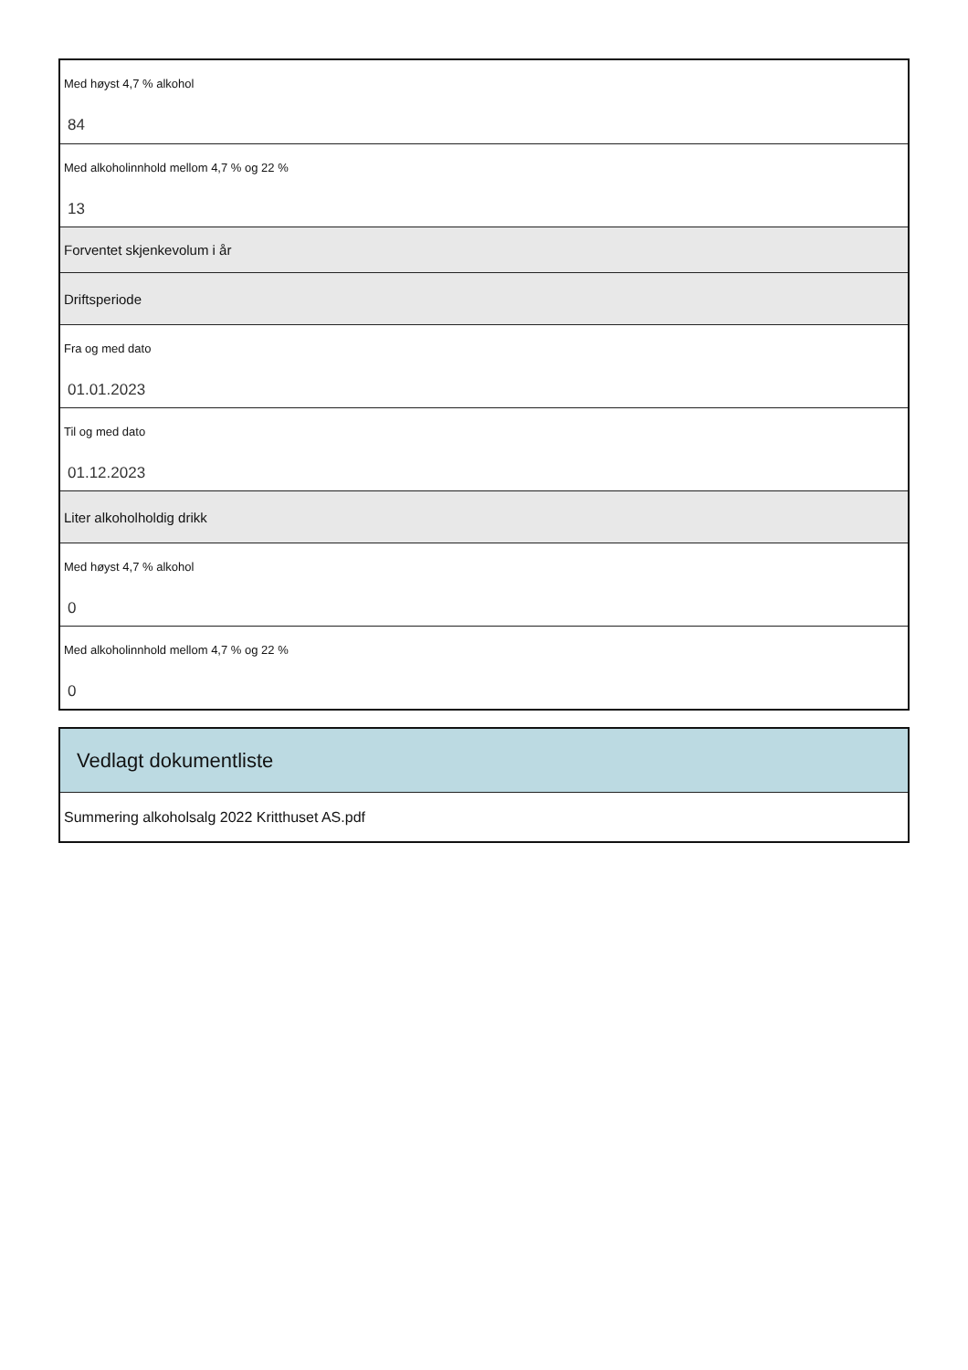Med høyst 4,7 % alkohol
84
Med alkoholinnhold mellom 4,7 % og 22 %
13
Forventet skjenkevolum i år
Driftsperiode
Fra og med dato
01.01.2023
Til og med dato
01.12.2023
Liter alkoholholdig drikk
Med høyst 4,7 % alkohol
0
Med alkoholinnhold mellom 4,7 % og 22 %
0
Vedlagt dokumentliste
Summering alkoholsalg 2022 Kritthuset AS.pdf